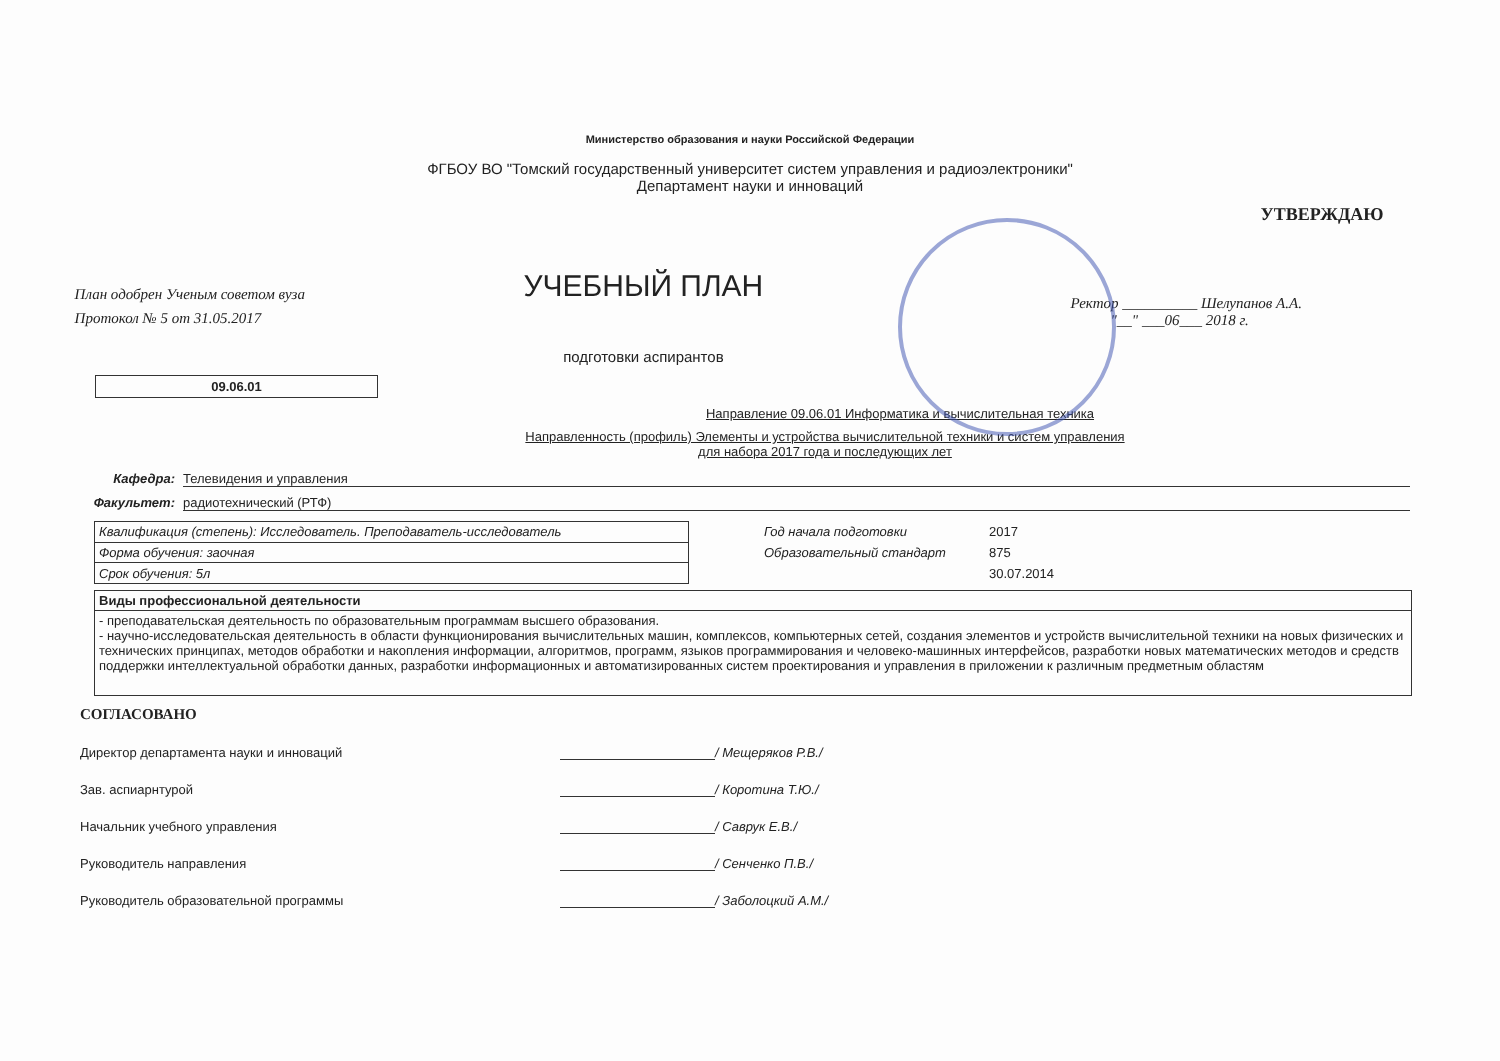Министерство образования и науки Российской Федерации
ФГБОУ ВО "Томский государственный университет систем управления и радиоэлектроники"
Департамент науки и инноваций
План одобрен Ученым советом вуза
Протокол № 5 от 31.05.2017
УЧЕБНЫЙ ПЛАН
подготовки аспирантов
УТВЕРЖДАЮ
Ректор __________ Шелупанов А.А.
"__" ___06___ 2018 г.
09.06.01
Направление 09.06.01 Информатика и вычислительная техника
Направленность (профиль) Элементы и устройства вычислительной техники и систем управления
для набора 2017 года и последующих лет
Кафедра: Телевидения и управления
Факультет: радиотехнический (РТФ)
| Квалификация (степень): Исследователь. Преподаватель-исследователь |
| Форма обучения: заочная |
| Срок обучения: 5л |
Год начала подготовки 2017
Образовательный стандарт 875
30.07.2014
| Виды профессиональной деятельности |
| - преподавательская деятельность по образовательным программам высшего образования. - научно-исследовательская деятельность в области функционирования вычислительных машин, комплексов, компьютерных сетей, создания элементов и устройств вычислительной техники на новых физических и технических принципах, методов обработки и накопления информации, алгоритмов, программ, языков программирования и человеко-машинных интерфейсов, разработки новых математических методов и средств поддержки интеллектуальной обработки данных, разработки информационных и автоматизированных систем проектирования и управления в приложении к различным предметным областям |
СОГЛАСОВАНО
Директор департамента науки и инноваций / Мещеряков Р.В./
Зав. аспиарнтурой / Коротина Т.Ю./
Начальник учебного управления / Саврук Е.В./
Руководитель направления / Сенченко П.В./
Руководитель образовательной программы / Заболоцкий А.М./